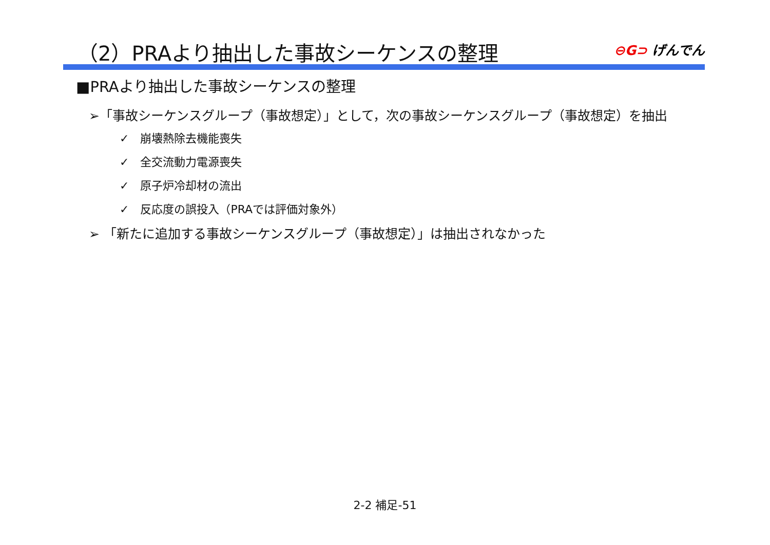（2）PRAより抽出した事故シーケンスの整理
⊖G⊃ げんでん
■PRAより抽出した事故シーケンスの整理
➢「事故シーケンスグループ（事故想定）」として，次の事故シーケンスグループ（事故想定）を抽出
✓　崩壊熱除去機能喪失
✓　全交流動力電源喪失
✓　原子炉冷却材の流出
✓　反応度の誤投入（PRAでは評価対象外）
➢ 「新たに追加する事故シーケンスグループ（事故想定）」は抽出されなかった
2-2 補足-51